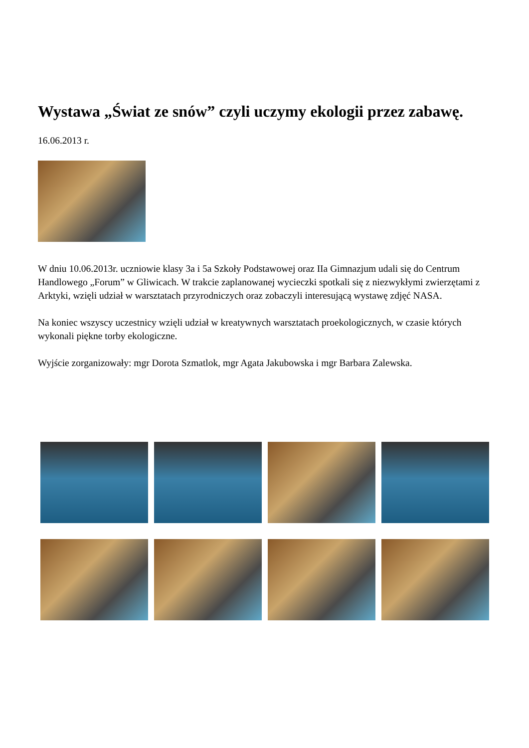Wystawa „Świat ze snów” czyli uczymy ekologii przez zabawę.
16.06.2013 r.
W dniu 10.06.2013r. uczniowie klasy 3a i 5a Szkoły Podstawowej oraz IIa Gimnazjum udali się do Centrum Handlowego „Forum” w Gliwicach. W trakcie zaplanowanej wycieczki spotkali się z niezwykłymi zwierzętami z Arktyki, wzięli udział w warsztatach przyrodniczych oraz zobaczyli interesującą wystawę zdjęć NASA.
Na koniec wszyscy uczestnicy wzięli udział w kreatywnych warsztatach proekologicznych, w czasie których wykonali piękne torby ekologiczne.
Wyjście zorganizowały: mgr Dorota Szmatlok, mgr Agata Jakubowska i mgr Barbara Zalewska.